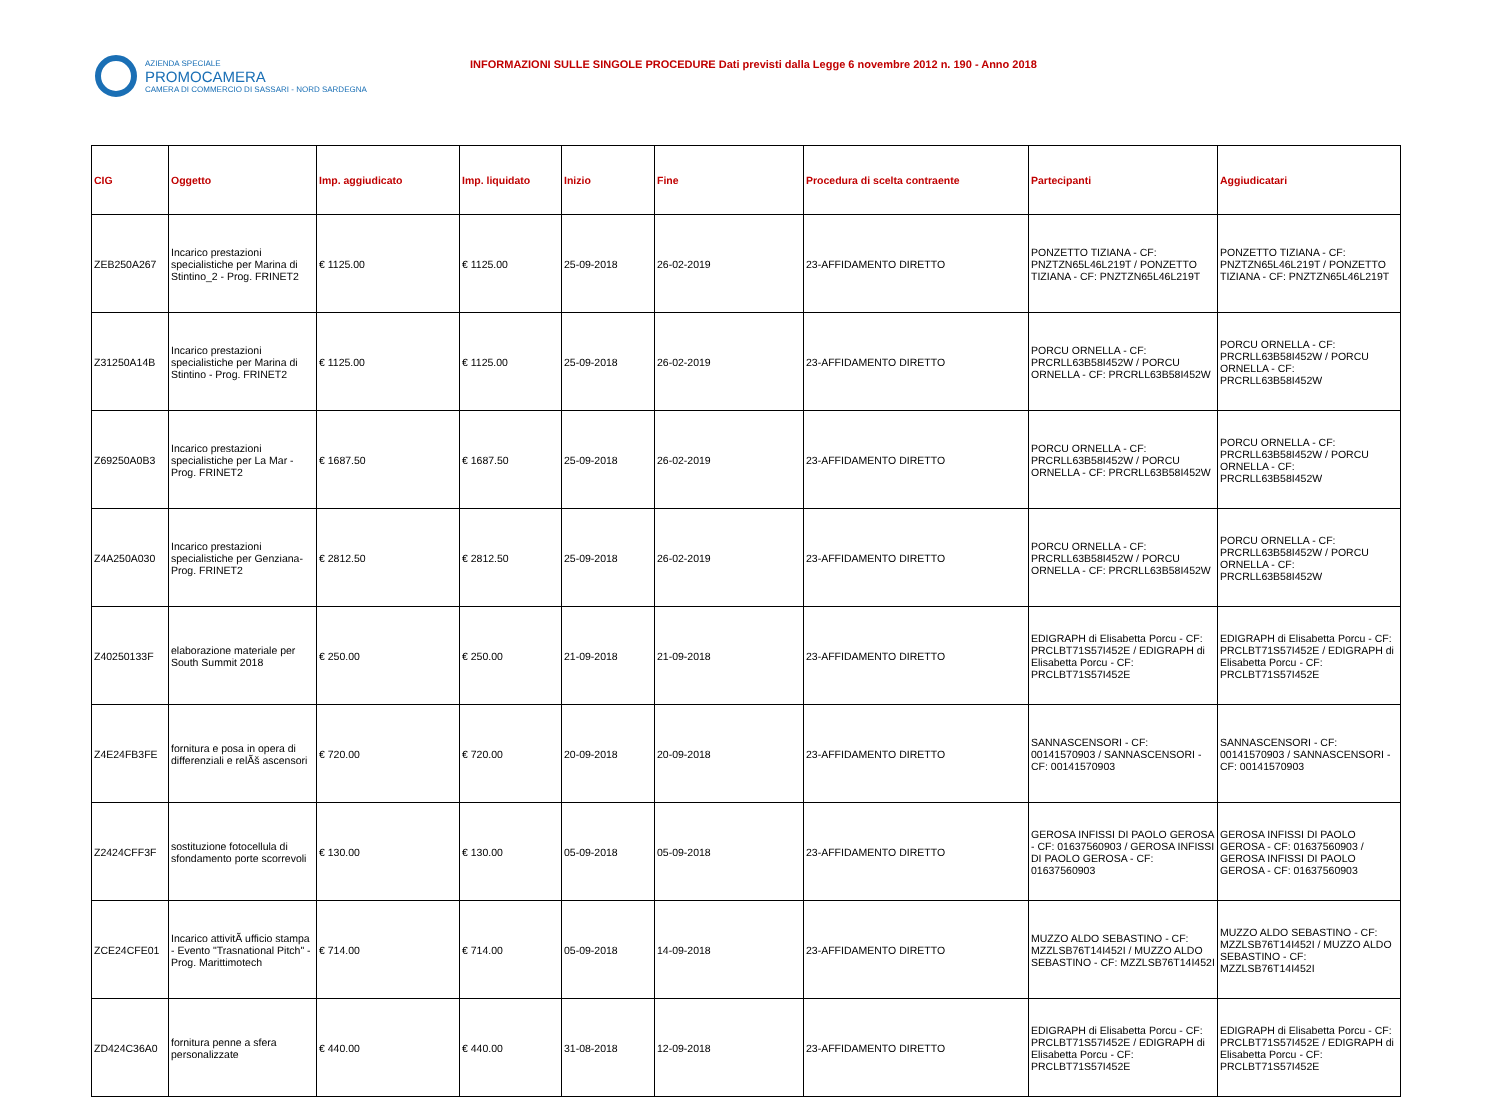AZIENDA SPECIALE PROMOCAMERA CAMERA DI COMMERCIO DI SASSARI - NORD SARDEGNA
INFORMAZIONI SULLE SINGOLE PROCEDURE Dati previsti dalla Legge 6 novembre 2012 n. 190 - Anno 2018
| CIG | Oggetto | Imp. aggiudicato | Imp. liquidato | Inizio | Fine | Procedura di scelta contraente | Partecipanti | Aggiudicatari |
| --- | --- | --- | --- | --- | --- | --- | --- | --- |
| ZEB250A267 | Incarico prestazioni specialistiche per Marina di Stintino_2 - Prog. FRINET2 | € 1125.00 | € 1125.00 | 25-09-2018 | 26-02-2019 | 23-AFFIDAMENTO DIRETTO | PONZETTO TIZIANA - CF: PNZTZN65L46L219T / PONZETTO TIZIANA - CF: PNZTZN65L46L219T | PONZETTO TIZIANA - CF: PNZTZN65L46L219T / PONZETTO TIZIANA - CF: PNZTZN65L46L219T |
| Z31250A14B | Incarico prestazioni specialistiche per Marina di Stintino - Prog. FRINET2 | € 1125.00 | € 1125.00 | 25-09-2018 | 26-02-2019 | 23-AFFIDAMENTO DIRETTO | PORCU ORNELLA - CF: PRCRLL63B58I452W / PORCU ORNELLA - CF: PRCRLL63B58I452W | PORCU ORNELLA - CF: PRCRLL63B58I452W / PORCU ORNELLA - CF: PRCRLL63B58I452W |
| Z69250A0B3 | Incarico prestazioni specialistiche per La Mar - Prog. FRINET2 | € 1687.50 | € 1687.50 | 25-09-2018 | 26-02-2019 | 23-AFFIDAMENTO DIRETTO | PORCU ORNELLA - CF: PRCRLL63B58I452W / PORCU ORNELLA - CF: PRCRLL63B58I452W | PORCU ORNELLA - CF: PRCRLL63B58I452W / PORCU ORNELLA - CF: PRCRLL63B58I452W |
| Z4A250A030 | Incarico prestazioni specialistiche per Genziana- Prog. FRINET2 | € 2812.50 | € 2812.50 | 25-09-2018 | 26-02-2019 | 23-AFFIDAMENTO DIRETTO | PORCU ORNELLA - CF: PRCRLL63B58I452W / PORCU ORNELLA - CF: PRCRLL63B58I452W | PORCU ORNELLA - CF: PRCRLL63B58I452W / PORCU ORNELLA - CF: PRCRLL63B58I452W |
| Z40250133F | elaborazione materiale per South Summit 2018 | € 250.00 | € 250.00 | 21-09-2018 | 21-09-2018 | 23-AFFIDAMENTO DIRETTO | EDIGRAPH di Elisabetta Porcu - CF: PRCLBT71S57I452E / EDIGRAPH di Elisabetta Porcu - CF: PRCLBT71S57I452E | EDIGRAPH di Elisabetta Porcu - CF: PRCLBT71S57I452E / EDIGRAPH di Elisabetta Porcu - CF: PRCLBT71S57I452E |
| Z4E24FB3FE | fornitura e posa in opera di differenziali e relÃš ascensori | € 720.00 | € 720.00 | 20-09-2018 | 20-09-2018 | 23-AFFIDAMENTO DIRETTO | SANNASCENSORI - CF: 00141570903 / SANNASCENSORI - CF: 00141570903 | SANNASCENSORI - CF: 00141570903 / SANNASCENSORI - CF: 00141570903 |
| Z2424CFF3F | sostituzione fotocellula di sfondamento porte scorrevoli | € 130.00 | € 130.00 | 05-09-2018 | 05-09-2018 | 23-AFFIDAMENTO DIRETTO | GEROSA INFISSI DI PAOLO GEROSA - CF: 01637560903 / GEROSA INFISSI DI PAOLO GEROSA - CF: 01637560903 | GEROSA INFISSI DI PAOLO GEROSA - CF: 01637560903 / GEROSA INFISSI DI PAOLO GEROSA - CF: 01637560903 |
| ZCE24CFE01 | Incarico attivitÃ ufficio stampa - Evento "Trasnational Pitch" - Prog. Marittimotech | € 714.00 | € 714.00 | 05-09-2018 | 14-09-2018 | 23-AFFIDAMENTO DIRETTO | MUZZO ALDO SEBASTINO - CF: MZZLSB76T14I452I / MUZZO ALDO SEBASTINO - CF: MZZLSB76T14I452I | MUZZO ALDO SEBASTINO - CF: MZZLSB76T14I452I / MUZZO ALDO SEBASTINO - CF: MZZLSB76T14I452I |
| ZD424C36A0 | fornitura penne a sfera personalizzate | € 440.00 | € 440.00 | 31-08-2018 | 12-09-2018 | 23-AFFIDAMENTO DIRETTO | EDIGRAPH di Elisabetta Porcu - CF: PRCLBT71S57I452E / EDIGRAPH di Elisabetta Porcu - CF: PRCLBT71S57I452E | EDIGRAPH di Elisabetta Porcu - CF: PRCLBT71S57I452E / EDIGRAPH di Elisabetta Porcu - CF: PRCLBT71S57I452E |